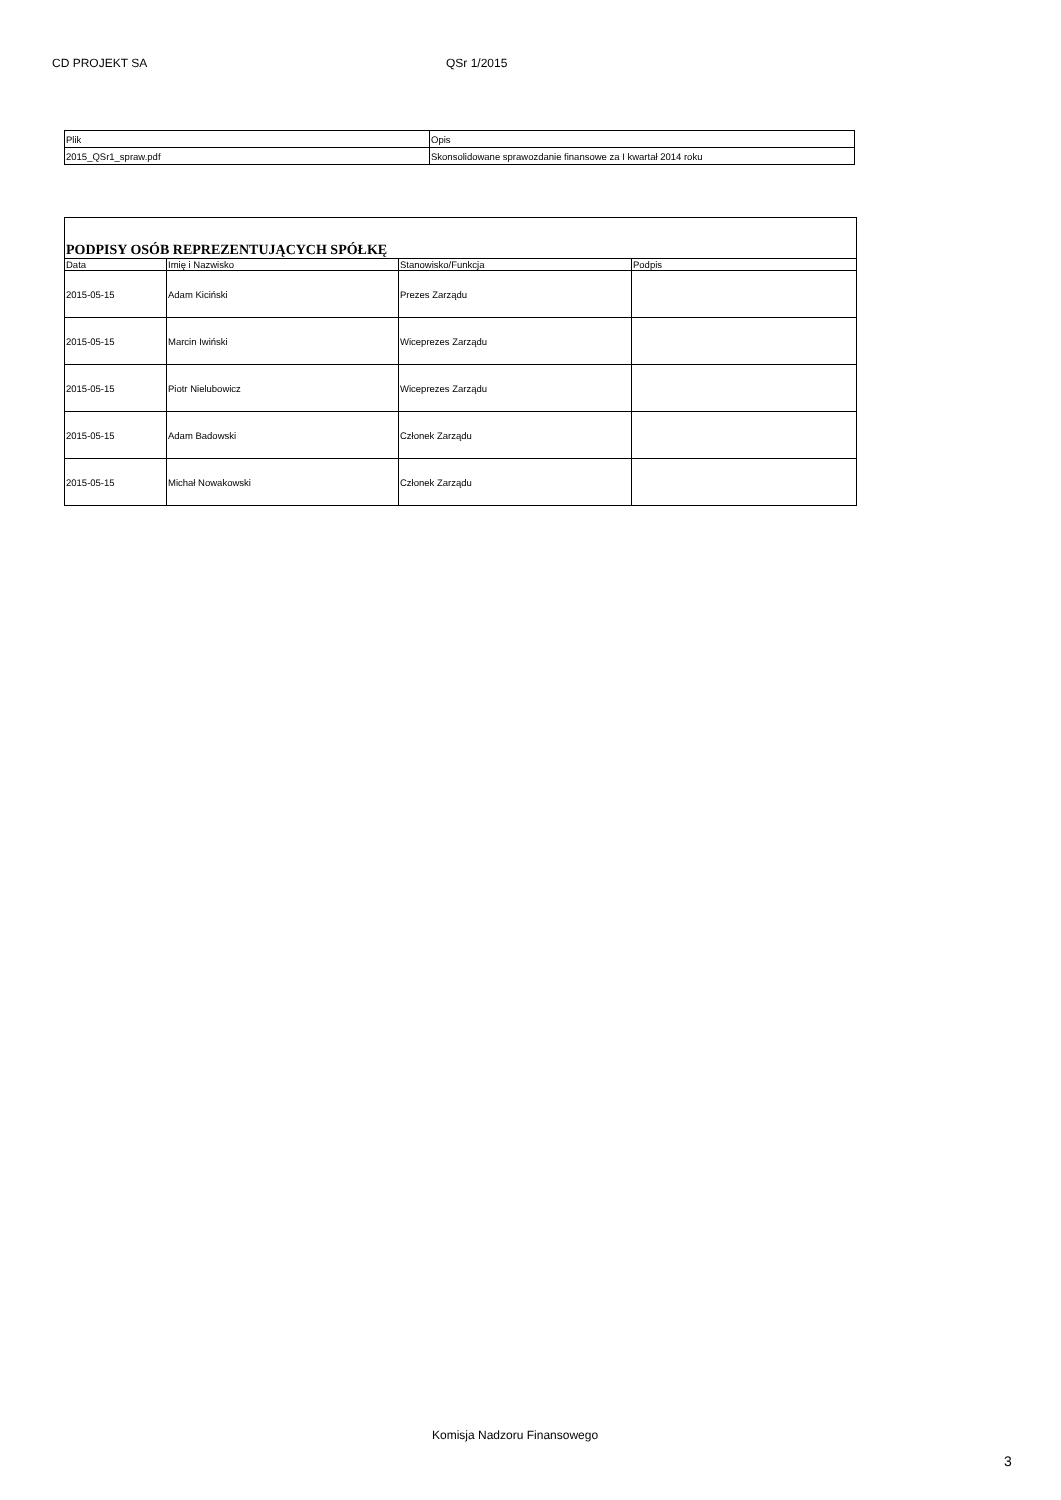CD PROJEKT SA QSr 1/2015
| Plik | Opis |
| --- | --- |
| 2015_QSr1_spraw.pdf | Skonsolidowane sprawozdanie finansowe za I kwartał 2014 roku |
| PODPISY OSÓB REPREZENTUJĄCYCH SPÓŁKĘ | | | |
| --- | --- | --- | --- |
| Data | Imię i Nazwisko | Stanowisko/Funkcja | Podpis |
| 2015-05-15 | Adam Kiciński | Prezes Zarządu | |
| 2015-05-15 | Marcin Iwiński | Wiceprezes Zarządu | |
| 2015-05-15 | Piotr Nielubowicz | Wiceprezes Zarządu | |
| 2015-05-15 | Adam Badowski | Członek Zarządu | |
| 2015-05-15 | Michał Nowakowski | Członek Zarządu | |
Komisja Nadzoru Finansowego
3